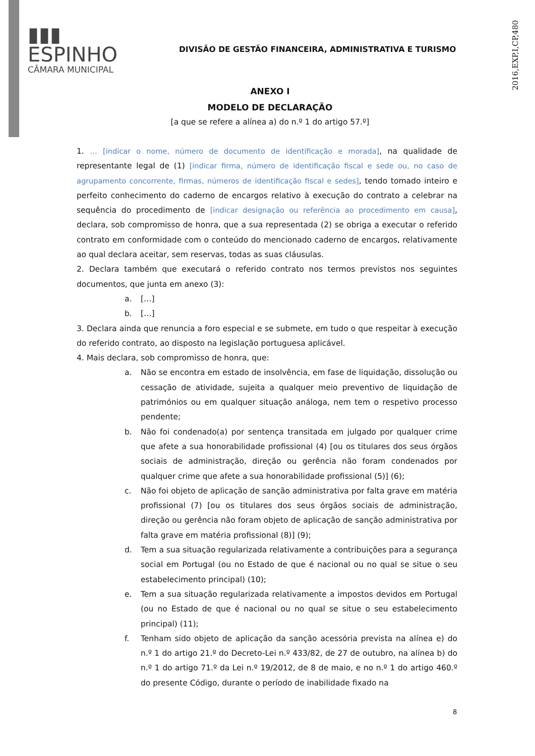2016,EXP,I,CP,480
▮▮▮ ESPINHO
CÂMARA MUNICIPAL
DIVISÃO DE GESTÃO FINANCEIRA, ADMINISTRATIVA E TURISMO
ANEXO I
MODELO DE DECLARAÇÃO
[a que se refere a alínea a) do n.º 1 do artigo 57.º]
1. … [indicar o nome, número de documento de identificação e morada], na qualidade de representante legal de (1) [indicar firma, número de identificação fiscal e sede ou, no caso de agrupamento concorrente, firmas, números de identificação fiscal e sedes], tendo tomado inteiro e perfeito conhecimento do caderno de encargos relativo à execução do contrato a celebrar na sequência do procedimento de [indicar designação ou referência ao procedimento em causa], declara, sob compromisso de honra, que a sua representada (2) se obriga a executar o referido contrato em conformidade com o conteúdo do mencionado caderno de encargos, relativamente ao qual declara aceitar, sem reservas, todas as suas cláusulas.
2. Declara também que executará o referido contrato nos termos previstos nos seguintes documentos, que junta em anexo (3):
a. […]
b. […]
3. Declara ainda que renuncia a foro especial e se submete, em tudo o que respeitar à execução do referido contrato, ao disposto na legislação portuguesa aplicável.
4. Mais declara, sob compromisso de honra, que:
a. Não se encontra em estado de insolvência, em fase de liquidação, dissolução ou cessação de atividade, sujeita a qualquer meio preventivo de liquidação de patrimónios ou em qualquer situação análoga, nem tem o respetivo processo pendente;
b. Não foi condenado(a) por sentença transitada em julgado por qualquer crime que afete a sua honorabilidade profissional (4) [ou os titulares dos seus órgãos sociais de administração, direção ou gerência não foram condenados por qualquer crime que afete a sua honorabilidade profissional (5)] (6);
c. Não foi objeto de aplicação de sanção administrativa por falta grave em matéria profissional (7) [ou os titulares dos seus órgãos sociais de administração, direção ou gerência não foram objeto de aplicação de sanção administrativa por falta grave em matéria profissional (8)] (9);
d. Tem a sua situação regularizada relativamente a contribuições para a segurança social em Portugal (ou no Estado de que é nacional ou no qual se situe o seu estabelecimento principal) (10);
e. Tem a sua situação regularizada relativamente a impostos devidos em Portugal (ou no Estado de que é nacional ou no qual se situe o seu estabelecimento principal) (11);
f. Tenham sido objeto de aplicação da sanção acessória prevista na alínea e) do n.º 1 do artigo 21.º do Decreto-Lei n.º 433/82, de 27 de outubro, na alínea b) do n.º 1 do artigo 71.º da Lei n.º 19/2012, de 8 de maio, e no n.º 1 do artigo 460.º do presente Código, durante o período de inabilidade fixado na
8